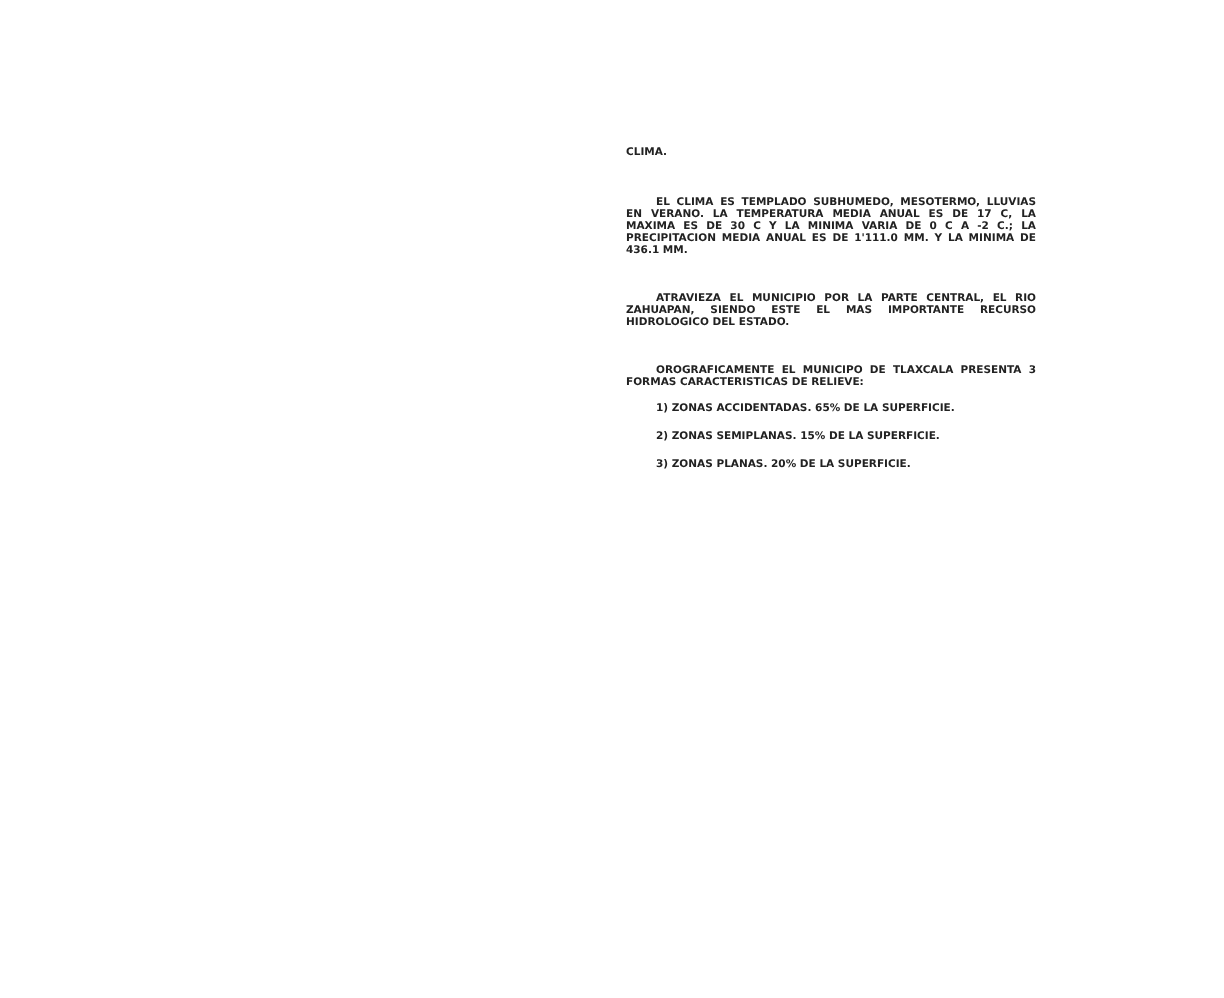CLIMA.
EL CLIMA ES TEMPLADO SUBHUMEDO, MESOTERMO, LLUVIAS EN VERANO. LA TEMPERATURA MEDIA ANUAL ES DE 17 C, LA MAXIMA ES DE 30 C Y LA MINIMA VARIA DE 0 C A -2 C.; LA PRECIPITACION MEDIA ANUAL ES DE 1'111.0 MM. Y LA MINIMA DE 436.1 MM.
ATRAVIEZA EL MUNICIPIO POR LA PARTE CENTRAL, EL RIO ZAHUAPAN, SIENDO ESTE EL MAS IMPORTANTE RECURSO HIDROLOGICO DEL ESTADO.
OROGRAFICAMENTE EL MUNICIPO DE TLAXCALA PRESENTA 3 FORMAS CARACTERISTICAS DE RELIEVE:
1) ZONAS ACCIDENTADAS. 65% DE LA SUPERFICIE.
2) ZONAS SEMIPLANAS. 15% DE LA SUPERFICIE.
3) ZONAS PLANAS. 20% DE LA SUPERFICIE.